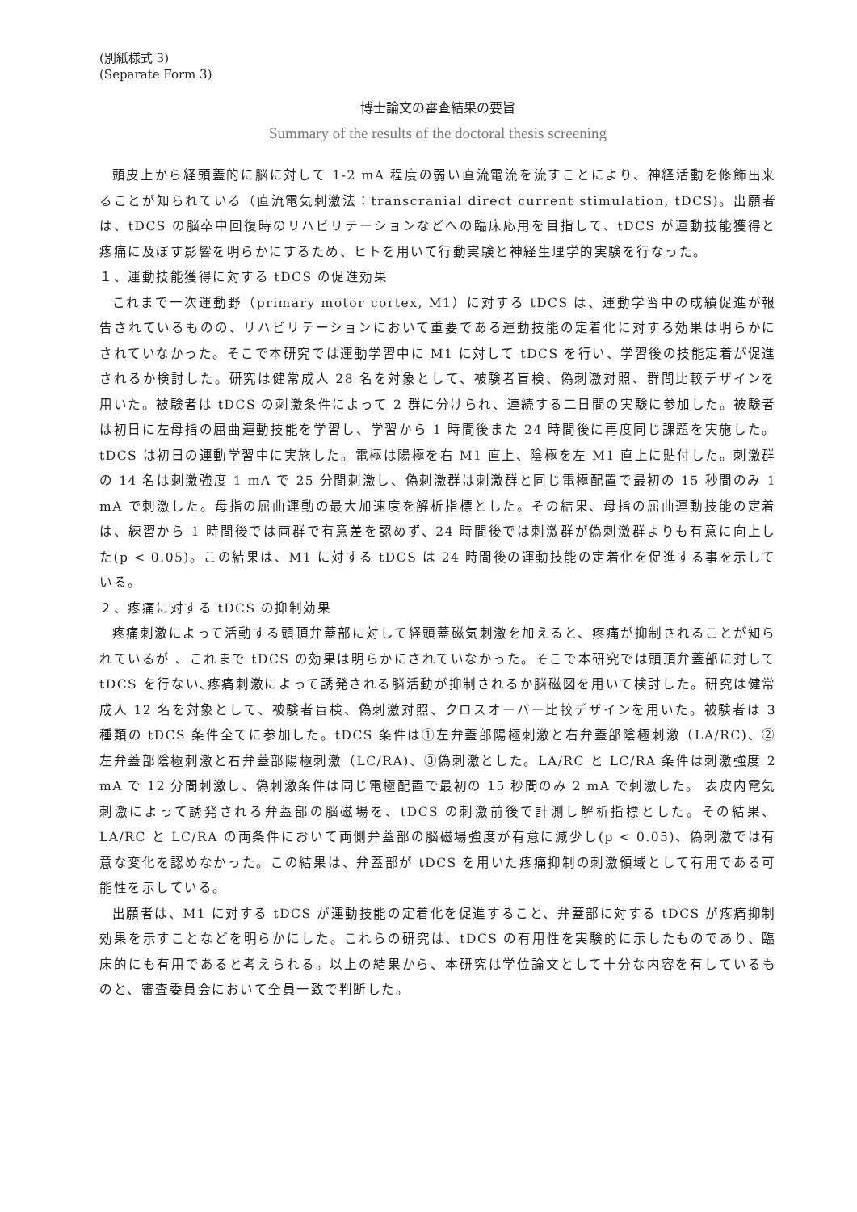(別紙様式 3)
(Separate Form 3)
博士論文の審査結果の要旨
Summary of the results of the doctoral thesis screening
頭皮上から経頭蓋的に脳に対して 1-2 mA 程度の弱い直流電流を流すことにより、神経活動を修飾出来ることが知られている（直流電気刺激法：transcranial direct current stimulation, tDCS)。出願者は、tDCS の脳卒中回復時のリハビリテーションなどへの臨床応用を目指して、tDCS が運動技能獲得と疼痛に及ぼす影響を明らかにするため、ヒトを用いて行動実験と神経生理学的実験を行なった。
１、運動技能獲得に対する tDCS の促進効果
これまで一次運動野（primary motor cortex, M1）に対する tDCS は、運動学習中の成績促進が報告されているものの、リハビリテーションにおいて重要である運動技能の定着化に対する効果は明らかにされていなかった。そこで本研究では運動学習中に M1 に対して tDCS を行い、学習後の技能定着が促進されるか検討した。研究は健常成人 28 名を対象として、被験者盲検、偽刺激対照、群間比較デザインを用いた。被験者は tDCS の刺激条件によって 2 群に分けられ、連続する二日間の実験に参加した。被験者は初日に左母指の屈曲運動技能を学習し、学習から 1 時間後また 24 時間後に再度同じ課題を実施した。tDCS は初日の運動学習中に実施した。電極は陽極を右 M1 直上、陰極を左 M1 直上に貼付した。刺激群の 14 名は刺激強度 1 mA で 25 分間刺激し、偽刺激群は刺激群と同じ電極配置で最初の 15 秒間のみ 1 mA で刺激した。母指の屈曲運動の最大加速度を解析指標とした。その結果、母指の屈曲運動技能の定着は、練習から 1 時間後では両群で有意差を認めず、24 時間後では刺激群が偽刺激群よりも有意に向上した(p < 0.05)。この結果は、M1 に対する tDCS は 24 時間後の運動技能の定着化を促進する事を示している。
２、疼痛に対する tDCS の抑制効果
疼痛刺激によって活動する頭頂弁蓋部に対して経頭蓋磁気刺激を加えると、疼痛が抑制されることが知られているが 、これまで tDCS の効果は明らかにされていなかった。そこで本研究では頭頂弁蓋部に対して tDCS を行ない､疼痛刺激によって誘発される脳活動が抑制されるか脳磁図を用いて検討した。研究は健常成人 12 名を対象として、被験者盲検、偽刺激対照、クロスオーバー比較デザインを用いた。被験者は 3 種類の tDCS 条件全てに参加した。tDCS 条件は①左弁蓋部陽極刺激と右弁蓋部陰極刺激（LA/RC)、②左弁蓋部陰極刺激と右弁蓋部陽極刺激（LC/RA)、③偽刺激とした。LA/RC と LC/RA 条件は刺激強度 2 mA で 12 分間刺激し、偽刺激条件は同じ電極配置で最初の 15 秒間のみ 2 mA で刺激した。 表皮内電気刺激によって誘発される弁蓋部の脳磁場を、tDCS の刺激前後で計測し解析指標とした。その結果、LA/RC と LC/RA の両条件において両側弁蓋部の脳磁場強度が有意に減少し(p < 0.05)、偽刺激では有意な変化を認めなかった。この結果は、弁蓋部が tDCS を用いた疼痛抑制の刺激領域として有用である可能性を示している。
出願者は、M1 に対する tDCS が運動技能の定着化を促進すること、弁蓋部に対する tDCS が疼痛抑制効果を示すことなどを明らかにした。これらの研究は、tDCS の有用性を実験的に示したものであり、臨床的にも有用であると考えられる。以上の結果から、本研究は学位論文として十分な内容を有しているものと、審査委員会において全員一致で判断した。